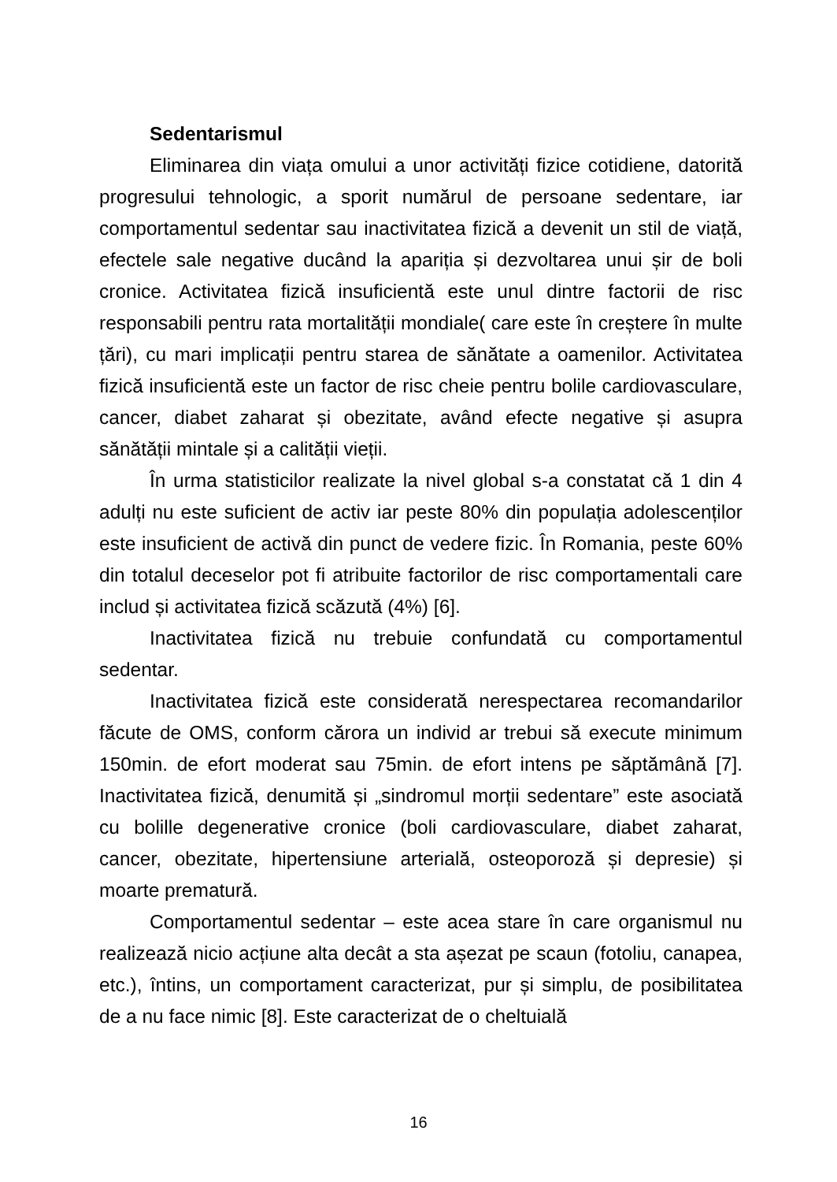Sedentarismul
Eliminarea din viața omului a unor activități fizice cotidiene, datorită progresului tehnologic, a sporit numărul de persoane sedentare, iar comportamentul sedentar sau inactivitatea fizică a devenit un stil de viață, efectele sale negative ducând la apariția și dezvoltarea unui șir de boli cronice. Activitatea fizică insuficientă este unul dintre factorii de risc responsabili pentru rata mortalității mondiale( care este în creștere în multe țări), cu mari implicații pentru starea de sănătate a oamenilor. Activitatea fizică insuficientă este un factor de risc cheie pentru bolile cardiovasculare, cancer, diabet zaharat și obezitate, având efecte negative și asupra sănătății mintale și a calității vieții.
În urma statisticilor realizate la nivel global s-a constatat că 1 din 4 adulți nu este suficient de activ iar peste 80% din populația adolescenților este insuficient de activă din punct de vedere fizic. În Romania, peste 60% din totalul deceselor pot fi atribuite factorilor de risc comportamentali care includ și activitatea fizică scăzută (4%) [6].
Inactivitatea fizică nu trebuie confundată cu comportamentul sedentar.
Inactivitatea fizică este considerată nerespectarea recomandarilor făcute de OMS, conform cărora un individ ar trebui să execute minimum 150min. de efort moderat sau 75min. de efort intens pe săptămână [7]. Inactivitatea fizică, denumită și „sindromul morții sedentare” este asociată cu bolille degenerative cronice (boli cardiovasculare, diabet zaharat, cancer, obezitate, hipertensiune arterială, osteoporoză și depresie) și moarte prematură.
Comportamentul sedentar – este acea stare în care organismul nu realizează nicio acțiune alta decât a sta așezat pe scaun (fotoliu, canapea, etc.), întins, un comportament caracterizat, pur și simplu, de posibilitatea de a nu face nimic [8]. Este caracterizat de o cheltuială
16